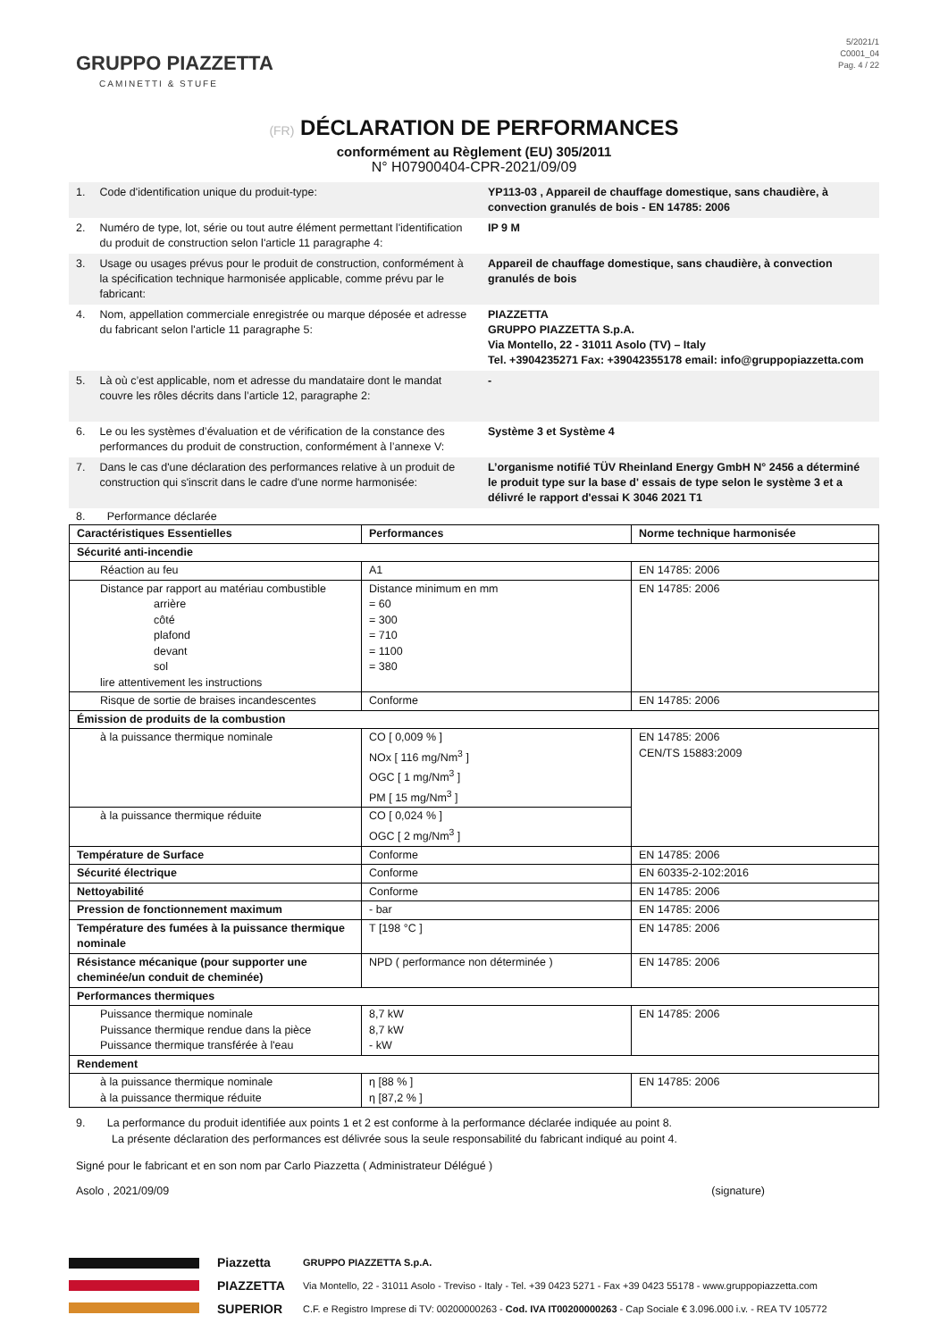GRUPPO PIAZZETTA
CAMINETTI & STUFE
5/2021/1
C0001_04
Pag. 4 / 22
(FR) DÉCLARATION DE PERFORMANCES
conformément au Règlement (EU) 305/2011
N° H07900404-CPR-2021/09/09
| 1. | Code d'identification unique du produit-type: | YP113-03 , Appareil de chauffage domestique, sans chaudière, à convection granulés de bois - EN 14785: 2006 |
| 2. | Numéro de type, lot, série ou tout autre élément permettant l'identification du produit de construction selon l'article 11 paragraphe 4: | IP 9 M |
| 3. | Usage ou usages prévus pour le produit de construction, conformément à la spécification technique harmonisée applicable, comme prévu par le fabricant: | Appareil de chauffage domestique, sans chaudière, à convection granulés de bois |
| 4. | Nom, appellation commerciale enregistrée ou marque déposée et adresse du fabricant selon l'article 11 paragraphe 5: | PIAZZETTA GRUPPO PIAZZETTA S.p.A. Via Montello, 22 - 31011 Asolo (TV) – Italy Tel. +3904235271 Fax: +39042355178 email: info@gruppopiazzetta.com |
| 5. | Là où c’est applicable, nom et adresse du mandataire dont le mandat couvre les rôles décrits dans l’article 12, paragraphe 2: | - |
| 6. | Le ou les systèmes d’évaluation et de vérification de la constance des performances du produit de construction, conformément à l’annexe V: | Système 3 et Système 4 |
| 7. | Dans le cas d'une déclaration des performances relative à un produit de construction qui s'inscrit dans le cadre d'une norme harmonisée: | L’organisme notifié TÜV Rheinland Energy GmbH N° 2456 a déterminé le produit type sur la base d' essais de type selon le système 3 et a délivré le rapport d'essai K 3046 2021 T1 |
8. Performance déclarée
| Caractéristiques Essentielles | Performances | Norme technique harmonisée |
| --- | --- | --- |
| Sécurité anti-incendie | | |
| Réaction au feu | A1 | EN 14785: 2006 |
| Distance par rapport au matériau combustible arrière côté plafond devant sol lire attentivement les instructions | Distance minimum en mm = 60 = 300 = 710 = 1100 = 380 | EN 14785: 2006 |
| Risque de sortie de braises incandescentes | Conforme | EN 14785: 2006 |
| Émission de produits de la combustion | | |
| à la puissance thermique nominale | CO [ 0,009 % ] NOx [ 116 mg/Nm<sup>3</sup> ] OGC [ 1 mg/Nm<sup>3</sup> ] PM [ 15 mg/Nm<sup>3</sup> ] | EN 14785: 2006 CEN/TS 15883:2009 |
| à la puissance thermique réduite | CO [ 0,024 % ] OGC [ 2 mg/Nm<sup>3</sup> ] | |
| Température de Surface | Conforme | EN 14785: 2006 |
| Sécurité électrique | Conforme | EN 60335-2-102:2016 |
| Nettoyabilité | Conforme | EN 14785: 2006 |
| Pression de fonctionnement maximum | - bar | EN 14785: 2006 |
| Température des fumées à la puissance thermique nominale | T [198 °C ] | EN 14785: 2006 |
| Résistance mécanique (pour supporter une cheminée/un conduit de cheminée) | NPD ( performance non déterminée ) | EN 14785: 2006 |
| Performances thermiques | | |
| Puissance thermique nominale Puissance thermique rendue dans la pièce Puissance thermique transférée à l'eau | 8,7 kW 8,7 kW - kW | EN 14785: 2006 |
| Rendement | | |
| à la puissance thermique nominale à la puissance thermique réduite | η [88 % ] η [87,2 % ] | EN 14785: 2006 |
9. La performance du produit identifiée aux points 1 et 2 est conforme à la performance déclarée indiquée au point 8.
La présente déclaration des performances est délivrée sous la seule responsabilité du fabricant indiqué au point 4.
Signé pour le fabricant et en son nom par Carlo Piazzetta ( Administrateur Délégué )
Asolo , 2021/09/09 (signature)
Piazzetta
PIAZZETTA
SUPERIOR
GRUPPO PIAZZETTA S.p.A.
Via Montello, 22 - 31011 Asolo - Treviso - Italy - Tel. +39 0423 5271 - Fax +39 0423 55178 - www.gruppopiazzetta.com
C.F. e Registro Imprese di TV: 00200000263 - Cod. IVA IT00200000263 - Cap Sociale € 3.096.000 i.v. - REA TV 105772